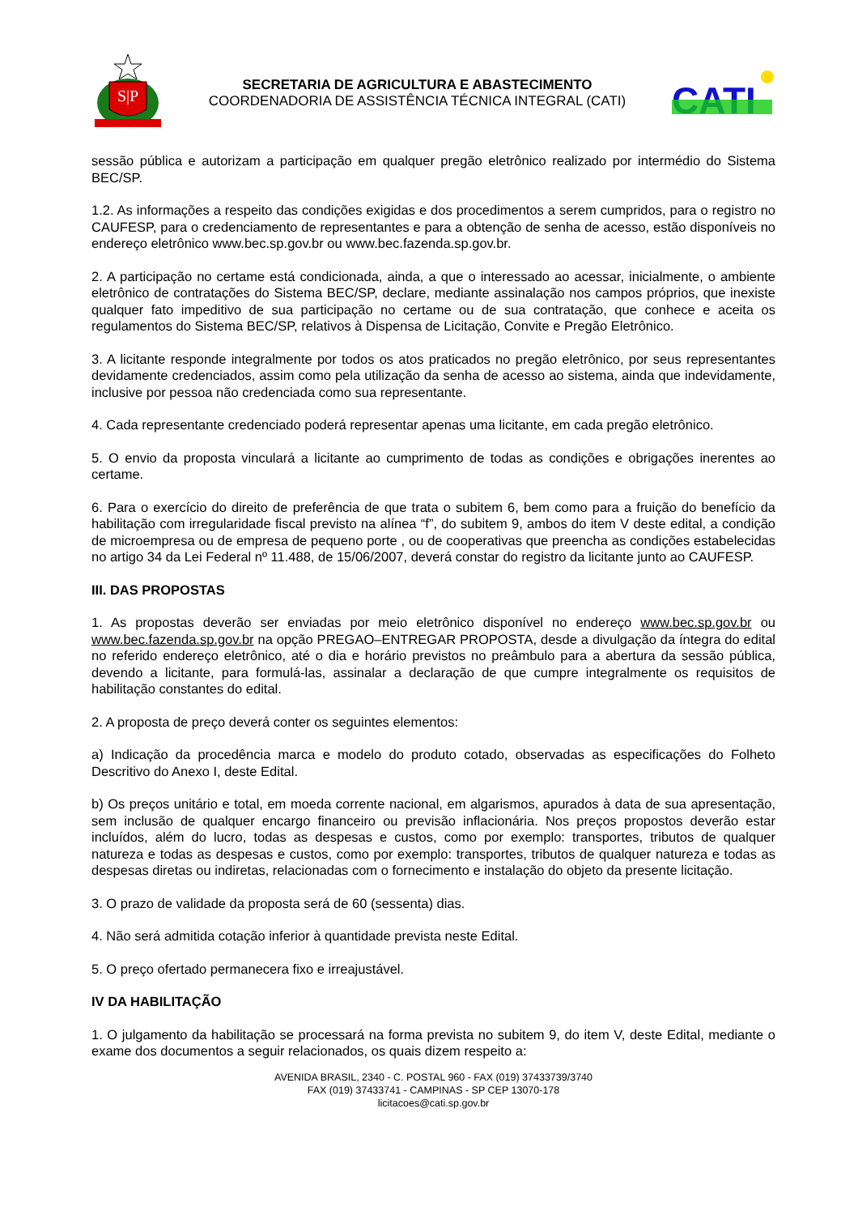S|P
SECRETARIA DE AGRICULTURA E ABASTECIMENTO
COORDENADORIA DE ASSISTÊNCIA TÉCNICA INTEGRAL (CATI)
CATI
sessão pública e autorizam a participação em qualquer pregão eletrônico realizado por intermédio do Sistema BEC/SP.
1.2. As informações a respeito das condições exigidas e dos procedimentos a serem cumpridos, para o registro no CAUFESP, para o credenciamento de representantes e para a obtenção de senha de acesso, estão disponíveis no endereço eletrônico www.bec.sp.gov.br ou www.bec.fazenda.sp.gov.br.
2. A participação no certame está condicionada, ainda, a que o interessado ao acessar, inicialmente, o ambiente eletrônico de contratações do Sistema BEC/SP, declare, mediante assinalação nos campos próprios, que inexiste qualquer fato impeditivo de sua participação no certame ou de sua contratação, que conhece e aceita os regulamentos do Sistema BEC/SP, relativos à Dispensa de Licitação, Convite e Pregão Eletrônico.
3. A licitante responde integralmente por todos os atos praticados no pregão eletrônico, por seus representantes devidamente credenciados, assim como pela utilização da senha de acesso ao sistema, ainda que indevidamente, inclusive por pessoa não credenciada como sua representante.
4. Cada representante credenciado poderá representar apenas uma licitante, em cada pregão eletrônico.
5. O envio da proposta vinculará a licitante ao cumprimento de todas as condições e obrigações inerentes ao certame.
6. Para o exercício do direito de preferência de que trata o subitem 6, bem como para a fruição do benefício da habilitação com irregularidade fiscal previsto na alínea “f”, do subitem 9, ambos do item V deste edital, a condição de microempresa ou de empresa de pequeno porte , ou de cooperativas que preencha as condições estabelecidas no artigo 34 da Lei Federal nº 11.488, de 15/06/2007, deverá constar do registro da licitante junto ao CAUFESP.
III. DAS PROPOSTAS
1. As propostas deverão ser enviadas por meio eletrônico disponível no endereço www.bec.sp.gov.br ou www.bec.fazenda.sp.gov.br na opção PREGAO–ENTREGAR PROPOSTA, desde a divulgação da íntegra do edital no referido endereço eletrônico, até o dia e horário previstos no preâmbulo para a abertura da sessão pública, devendo a licitante, para formulá-las, assinalar a declaração de que cumpre integralmente os requisitos de habilitação constantes do edital.
2. A proposta de preço deverá conter os seguintes elementos:
a) Indicação da procedência marca e modelo do produto cotado, observadas as especificações do Folheto Descritivo do Anexo I, deste Edital.
b) Os preços unitário e total, em moeda corrente nacional, em algarismos, apurados à data de sua apresentação, sem inclusão de qualquer encargo financeiro ou previsão inflacionária. Nos preços propostos deverão estar incluídos, além do lucro, todas as despesas e custos, como por exemplo: transportes, tributos de qualquer natureza e todas as despesas e custos, como por exemplo: transportes, tributos de qualquer natureza e todas as despesas diretas ou indiretas, relacionadas com o fornecimento e instalação do objeto da presente licitação.
3. O prazo de validade da proposta será de 60 (sessenta) dias.
4. Não será admitida cotação inferior à quantidade prevista neste Edital.
5. O preço ofertado permanecera fixo e irreajustável.
IV DA HABILITAÇÃO
1. O julgamento da habilitação se processará na forma prevista no subitem 9, do item V, deste Edital, mediante o exame dos documentos a seguir relacionados, os quais dizem respeito a:
AVENIDA BRASIL, 2340 - C. POSTAL 960 - FAX (019) 37433739/3740
FAX (019) 37433741 - CAMPINAS - SP CEP 13070-178
licitacoes@cati.sp.gov.br